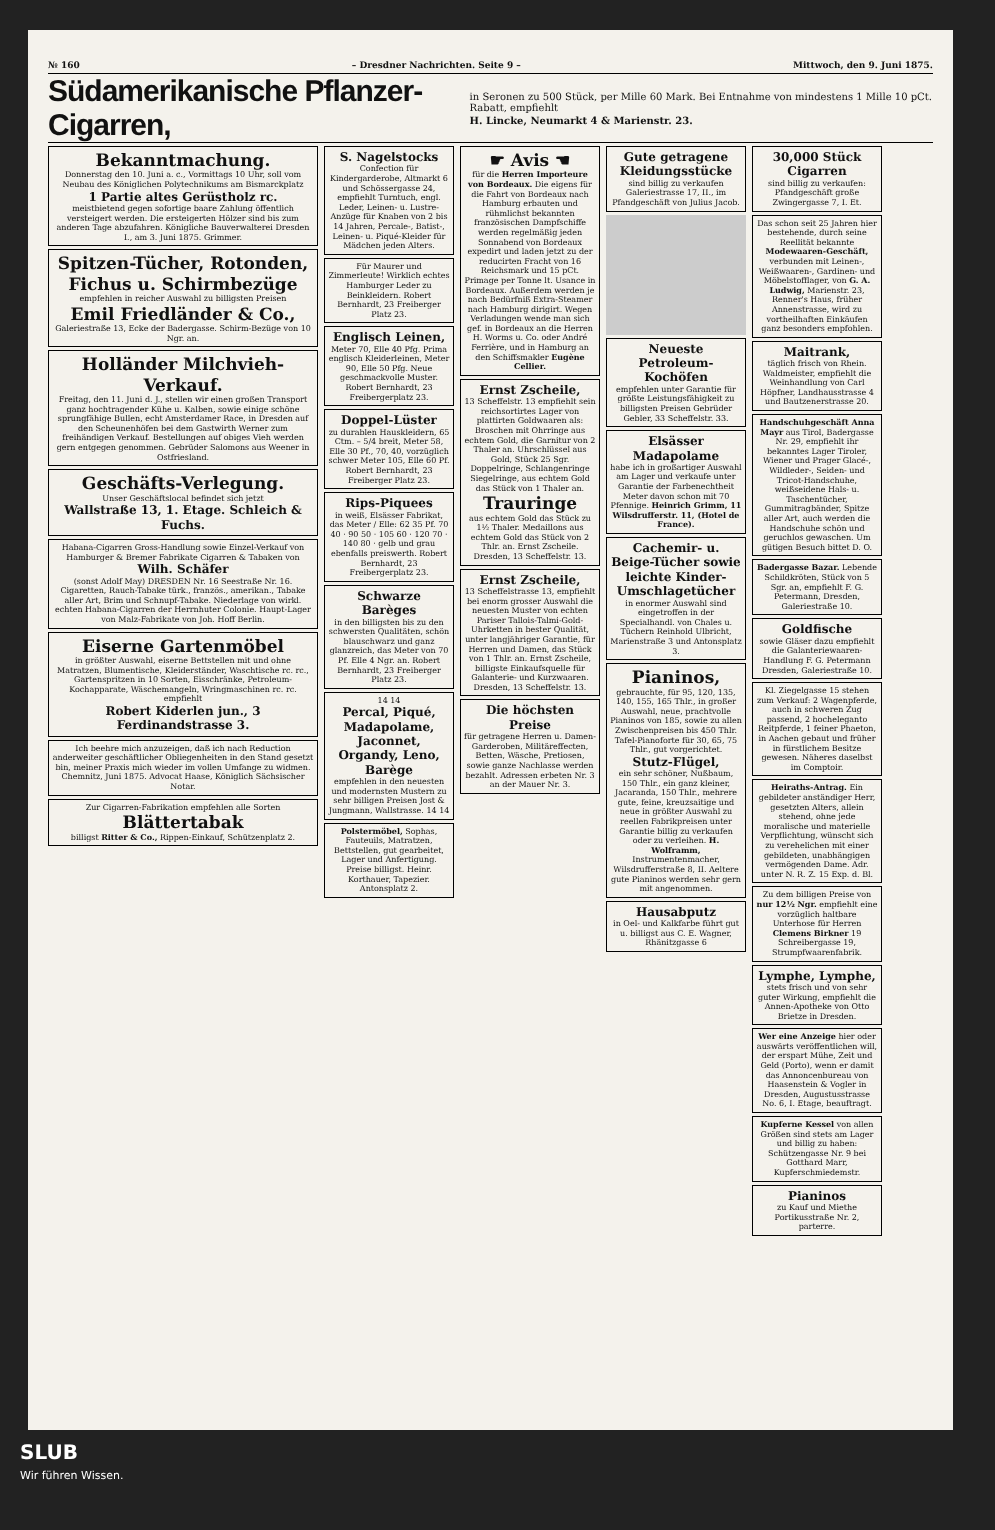№ 160 – Dresdner Nachrichten. Seite 9 – Mittwoch, den 9. Juni 1875.
Südamerikanische Pflanzer-Cigarren,
in Seronen zu 500 Stück, per Mille 60 Mark. Bei Entnahme von mindestens 1 Mille 10 pCt. Rabatt, empfiehlt
H. Lincke, Neumarkt 4 & Marienstr. 23.
Bekanntmachung.
Donnerstag den 10. Juni a. c., Vormittags 10 Uhr, soll vom Neubau des Königlichen Polytechnikums am Bismarckplatz
1 Partie altes Gerüstholz rc.
meistbietend gegen sofortige baare Zahlung öffentlich versteigert werden. Die ersteigerten Hölzer sind bis zum anderen Tage abzufahren. Königliche Bauverwalterei Dresden I., am 3. Juni 1875. Grimmer.
Spitzen-Tücher, Rotonden, Fichus u. Schirmbezüge
empfehlen in reicher Auswahl zu billigsten Preisen
Emil Friedländer & Co.,
Galeriestraße 13, Ecke der Badergasse. Schirm-Bezüge von 10 Ngr. an.
Holländer Milchvieh-Verkauf.
Freitag, den 11. Juni d. J., stellen wir einen großen Transport ganz hochtragender Kühe u. Kalben, sowie einige schöne sprungfähige Bullen, echt Amsterdamer Race, in Dresden auf den Scheunenhöfen bei dem Gastwirth Werner zum freihändigen Verkauf. Bestellungen auf obiges Vieh werden gern entgegen genommen. Gebrüder Salomons aus Weener in Ostfriesland.
Geschäfts-Verlegung.
Unser Geschäftslocal befindet sich jetzt
Wallstraße 13, 1. Etage. Schleich & Fuchs.
Habana-Cigarren Gross-Handlung sowie Einzel-Verkauf von Hamburger & Bremer Fabrikate Cigarren & Tabaken von
Wilh. Schäfer
(sonst Adolf May) DRESDEN Nr. 16 Seestraße Nr. 16. Cigaretten, Rauch-Tabake türk., französ., amerikan., Tabake aller Art, Brim und Schnupf-Tabake. Niederlage von wirkl. echten Habana-Cigarren der Herrnhuter Colonie. Haupt-Lager von Malz-Fabrikate von Joh. Hoff Berlin.
Eiserne Gartenmöbel
in größter Auswahl, eiserne Bettstellen mit und ohne Matratzen, Blumentische, Kleiderständer, Waschtische rc. rc., Gartenspritzen in 10 Sorten, Eisschränke, Petroleum-Kochapparate, Wäschemangeln, Wringmaschinen rc. rc. empfiehlt
Robert Kiderlen jun., 3 Ferdinandstrasse 3.
Ich beehre mich anzuzeigen, daß ich nach Reduction anderweiter geschäftlicher Obliegenheiten in den Stand gesetzt bin, meiner Praxis mich wieder im vollen Umfange zu widmen. Chemnitz, Juni 1875. Advocat Haase, Königlich Sächsischer Notar.
Zur Cigarren-Fabrikation empfehlen alle Sorten
Blättertabak
billigst Ritter & Co., Rippen-Einkauf, Schützenplatz 2.
S. Nagelstocks
Confection für Kindergarderobe, Altmarkt 6 und Schössergasse 24, empfiehlt Turntuch, engl. Leder, Leinen- u. Lustre-Anzüge für Knaben von 2 bis 14 Jahren, Percale-, Batist-, Leinen- u. Piqué-Kleider für Mädchen jeden Alters.
Für Maurer und Zimmerleute! Wirklich echtes Hamburger Leder zu Beinkleidern. Robert Bernhardt, 23 Freiberger Platz 23.
Englisch Leinen,
Meter 70, Elle 40 Pfg. Prima englisch Kleiderleinen, Meter 90, Elle 50 Pfg. Neue geschmackvolle Muster. Robert Bernhardt, 23 Freibergerplatz 23.
Doppel-Lüster
zu durablen Hauskleidern, 65 Ctm. – 5/4 breit, Meter 58, Elle 30 Pf., 70, 40, vorzüglich schwer Meter 105, Elle 60 Pf. Robert Bernhardt, 23 Freiberger Platz 23.
Rips-Piquees
in weiß, Elsässer Fabrikat, das Meter / Elle: 62 35 Pf. 70 40 · 90 50 · 105 60 · 120 70 · 140 80 · gelb und grau ebenfalls preiswerth. Robert Bernhardt, 23 Freibergerplatz 23.
Schwarze Barèges
in den billigsten bis zu den schwersten Qualitäten, schön blauschwarz und ganz glanzreich, das Meter von 70 Pf. Elle 4 Ngr. an. Robert Bernhardt, 23 Freiberger Platz 23.
14 14
Percal, Piqué, Madapolame, Jaconnet, Organdy, Leno, Barège
empfehlen in den neuesten und modernsten Mustern zu sehr billigen Preisen Jost & Jungmann, Wallstrasse. 14 14
Polstermöbel, Sophas, Fauteuils, Matratzen, Bettstellen, gut gearbeitet, Lager und Anfertigung. Preise billigst. Heinr. Korthauer, Tapezier. Antonsplatz 2.
☛ Avis ☚
für die Herren Importeure von Bordeaux. Die eigens für die Fahrt von Bordeaux nach Hamburg erbauten und rühmlichst bekannten französischen Dampfschiffe werden regelmäßig jeden Sonnabend von Bordeaux expedirt und laden jetzt zu der reducirten Fracht von 16 Reichsmark und 15 pCt. Primage per Tonne lt. Usance in Bordeaux. Außerdem werden je nach Bedürfniß Extra-Steamer nach Hamburg dirigirt. Wegen Verladungen wende man sich gef. in Bordeaux an die Herren H. Worms u. Co. oder André Ferrière, und in Hamburg an den Schiffsmakler Eugène Cellier.
Ernst Zscheile,
13 Scheffelstr. 13 empfiehlt sein reichsortirtes Lager von plattirten Goldwaaren als: Broschen mit Ohrringe aus echtem Gold, die Garnitur von 2 Thaler an. Uhrschlüssel aus Gold, Stück 25 Sgr. Doppelringe, Schlangenringe Siegelringe, aus echtem Gold das Stück von 1 Thaler an.
Trauringe
aus echtem Gold das Stück zu 1½ Thaler. Medaillons aus echtem Gold das Stück von 2 Thlr. an. Ernst Zscheile. Dresden, 13 Scheffelstr. 13.
Ernst Zscheile,
13 Scheffelstrasse 13, empfiehlt bei enorm grosser Auswahl die neuesten Muster von echten Pariser Tallois-Talmi-Gold-Uhrketten in bester Qualität, unter langjähriger Garantie, für Herren und Damen, das Stück von 1 Thlr. an. Ernst Zscheile, billigste Einkaufsquelle für Galanterie- und Kurzwaaren. Dresden, 13 Scheffelstr. 13.
Die höchsten Preise
für getragene Herren u. Damen-Garderoben, Militäreffecten, Betten, Wäsche, Pretiosen, sowie ganze Nachlasse werden bezahlt. Adressen erbeten Nr. 3 an der Mauer Nr. 3.
Gute getragene Kleidungsstücke
sind billig zu verkaufen Galeriestrasse 17, II., im Pfandgeschäft von Julius Jacob.
Neueste Petroleum-Kochöfen
empfehlen unter Garantie für größte Leistungsfähigkeit zu billigsten Preisen Gebrüder Gebler, 33 Scheffelstr. 33.
Elsässer Madapolame
habe ich in großartiger Auswahl am Lager und verkaufe unter Garantie der Farbenechtheit Meter davon schon mit 70 Pfennige. Heinrich Grimm, 11 Wilsdrufferstr. 11, (Hotel de France).
Cachemir- u. Beige-Tücher sowie leichte Kinder-Umschlagetücher
in enormer Auswahl sind eingetroffen in der Specialhandl. von Chales u. Tüchern Reinhold Ulbricht, Marienstraße 3 und Antonsplatz 3.
Pianinos,
gebrauchte, für 95, 120, 135, 140, 155, 165 Thlr., in großer Auswahl, neue, prachtvolle Pianinos von 185, sowie zu allen Zwischenpreisen bis 450 Thlr. Tafel-Pianoforte für 30, 65, 75 Thlr., gut vorgerichtet.
Stutz-Flügel,
ein sehr schöner, Nußbaum, 150 Thlr., ein ganz kleiner, Jacaranda, 150 Thlr., mehrere gute, feine, kreuzsaitige und neue in größter Auswahl zu reellen Fabrikpreisen unter Garantie billig zu verkaufen oder zu verleihen. H. Wolframm, Instrumentenmacher, Wilsdrufferstraße 8, II. Aeltere gute Pianinos werden sehr gern mit angenommen.
Hausabputz
in Oel- und Kalkfarbe führt gut u. billigst aus C. E. Wagner, Rhänitzgasse 6
30,000 Stück Cigarren
sind billig zu verkaufen: Pfandgeschäft große Zwingergasse 7, I. Et.
Das schon seit 25 Jahren hier bestehende, durch seine Reellität bekannte Modewaaren-Geschäft, verbunden mit Leinen-, Weißwaaren-, Gardinen- und Möbelstofflager, von G. A. Ludwig, Marienstr. 23, Renner's Haus, früher Annenstrasse, wird zu vortheilhaften Einkäufen ganz besonders empfohlen.
Maitrank,
täglich frisch von Rhein. Waldmeister, empfiehlt die Weinhandlung von Carl Höpfner, Landhausstrasse 4 und Bautzenerstrasse 20.
Handschuhgeschäft Anna Mayr aus Tirol, Badergasse Nr. 29, empfiehlt ihr bekanntes Lager Tiroler, Wiener und Prager Glacé-, Wildleder-, Seiden- und Tricot-Handschuhe, weißseidene Hals- u. Taschentücher, Gummitragbänder, Spitze aller Art, auch werden die Handschuhe schön und geruchlos gewaschen. Um gütigen Besuch bittet D. O.
Badergasse Bazar. Lebende Schildkröten, Stück von 5 Sgr. an, empfiehlt F. G. Petermann, Dresden, Galeriestraße 10.
Goldfische
sowie Gläser dazu empfiehlt die Galanteriewaaren-Handlung F. G. Petermann Dresden, Galeriestraße 10.
Kl. Ziegelgasse 15 stehen zum Verkauf: 2 Wagenpferde, auch in schweren Zug passend, 2 hocheleganto Reitpferde, 1 feiner Phaeton, in Aachen gebaut und früher in fürstlichem Besitze gewesen. Näheres daselbst im Comptoir.
Heiraths-Antrag. Ein gebildeter anständiger Herr, gesetzten Alters, allein stehend, ohne jede moralische und materielle Verpflichtung, wünscht sich zu verehelichen mit einer gebildeten, unabhängigen vermögenden Dame. Adr. unter N. R. Z. 15 Exp. d. Bl.
Zu dem billigen Preise von nur 12½ Ngr. empfiehlt eine vorzüglich haltbare Unterhose für Herren Clemens Birkner 19 Schreibergasse 19, Strumpfwaarenfabrik.
Lymphe, Lymphe,
stets frisch und von sehr guter Wirkung, empfiehlt die Annen-Apotheke von Otto Brietze in Dresden.
Wer eine Anzeige hier oder auswärts veröffentlichen will, der erspart Mühe, Zeit und Geld (Porto), wenn er damit das Annoncenbureau von Haasenstein & Vogler in Dresden, Augustusstrasse No. 6, I. Etage, beauftragt.
Kupferne Kessel von allen Größen sind stets am Lager und billig zu haben: Schützengasse Nr. 9 bei Gotthard Marr, Kupferschmiedemstr.
Pianinos
zu Kauf und Miethe Portikusstraße Nr. 2, parterre.
SLUB
Wir führen Wissen.